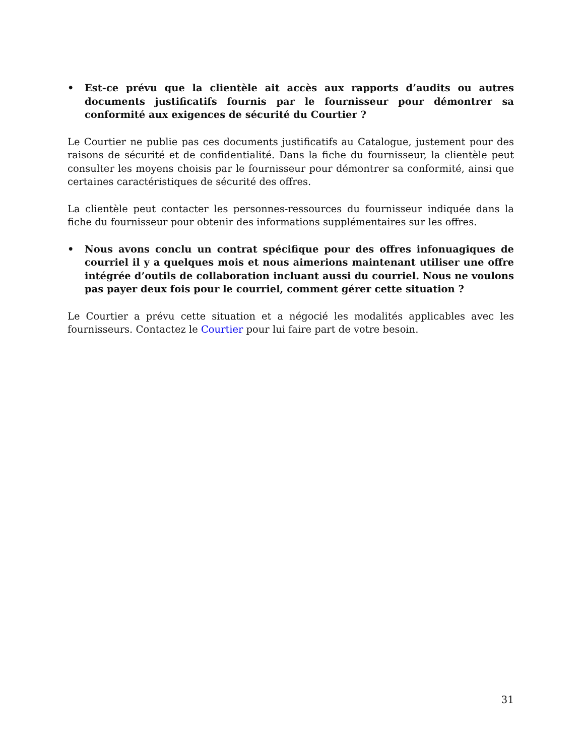• Est-ce prévu que la clientèle ait accès aux rapports d’audits ou autres documents justificatifs fournis par le fournisseur pour démontrer sa conformité aux exigences de sécurité du Courtier ?
Le Courtier ne publie pas ces documents justificatifs au Catalogue, justement pour des raisons de sécurité et de confidentialité. Dans la fiche du fournisseur, la clientèle peut consulter les moyens choisis par le fournisseur pour démontrer sa conformité, ainsi que certaines caractéristiques de sécurité des offres.
La clientèle peut contacter les personnes-ressources du fournisseur indiquée dans la fiche du fournisseur pour obtenir des informations supplémentaires sur les offres.
• Nous avons conclu un contrat spécifique pour des offres infonuagiques de courriel il y a quelques mois et nous aimerions maintenant utiliser une offre intégrée d’outils de collaboration incluant aussi du courriel. Nous ne voulons pas payer deux fois pour le courriel, comment gérer cette situation ?
Le Courtier a prévu cette situation et a négocié les modalités applicables avec les fournisseurs. Contactez le Courtier pour lui faire part de votre besoin.
31